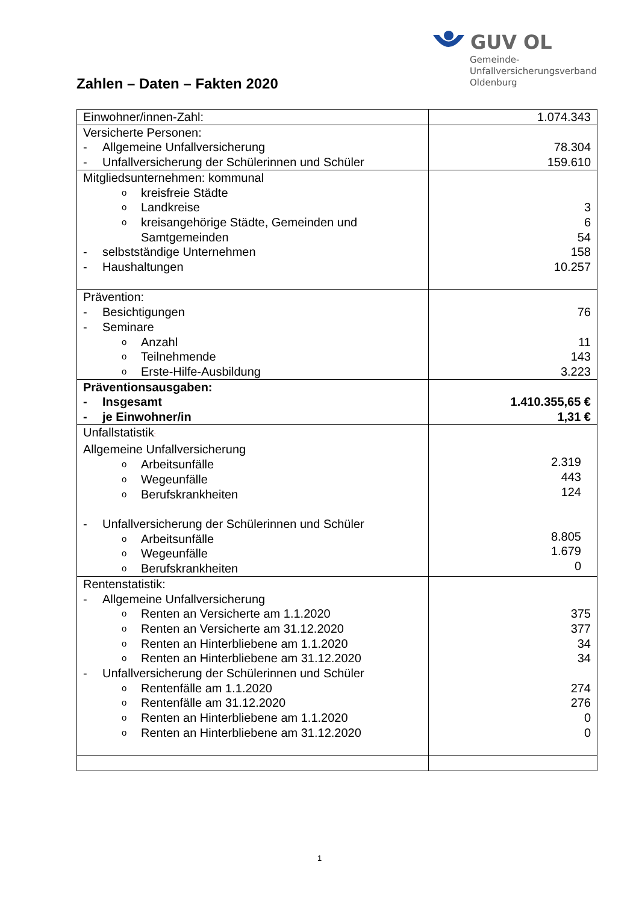Zahlen – Daten – Fakten 2020
GUV OL
Gemeinde-
Unfallversicherungsverband
Oldenburg
| Einwohner/innen-Zahl: | 1.074.343 |
| Versicherte Personen: - Allgemeine Unfallversicherung - Unfallversicherung der Schülerinnen und Schüler | 78.304 159.610 |
| Mitgliedsunternehmen: kommunal o kreisfreie Städte o Landkreise o kreisangehörige Städte, Gemeinden und Samtgemeinden - selbstständige Unternehmen - Haushaltungen | 3 6 54 158 10.257 |
| Prävention: - Besichtigungen - Seminare o Anzahl o Teilnehmende o Erste-Hilfe-Ausbildung | 76 11 143 3.223 |
| Präventionsausgaben: - Insgesamt - je Einwohner/in | 1.410.355,65 € 1,31 € |
| Unfallstatistik : Allgemeine Unfallversicherung o Arbeitsunfälle o Wegeunfälle o Berufskrankheiten - Unfallversicherung der Schülerinnen und Schüler o Arbeitsunfälle o Wegeunfälle o Berufskrankheiten | 2.319 443 124 8.805 1.679 0 |
| Rentenstatistik: - Allgemeine Unfallversicherung o Renten an Versicherte am 1.1.2020 o Renten an Versicherte am 31.12.2020 o Renten an Hinterbliebene am 1.1.2020 o Renten an Hinterbliebene am 31.12.2020 - Unfallversicherung der Schülerinnen und Schüler o Rentenfälle am 1.1.2020 o Rentenfälle am 31.12.2020 o Renten an Hinterbliebene am 1.1.2020 o Renten an Hinterbliebene am 31.12.2020 | 375 377 34 34 274 276 0 0 |
1